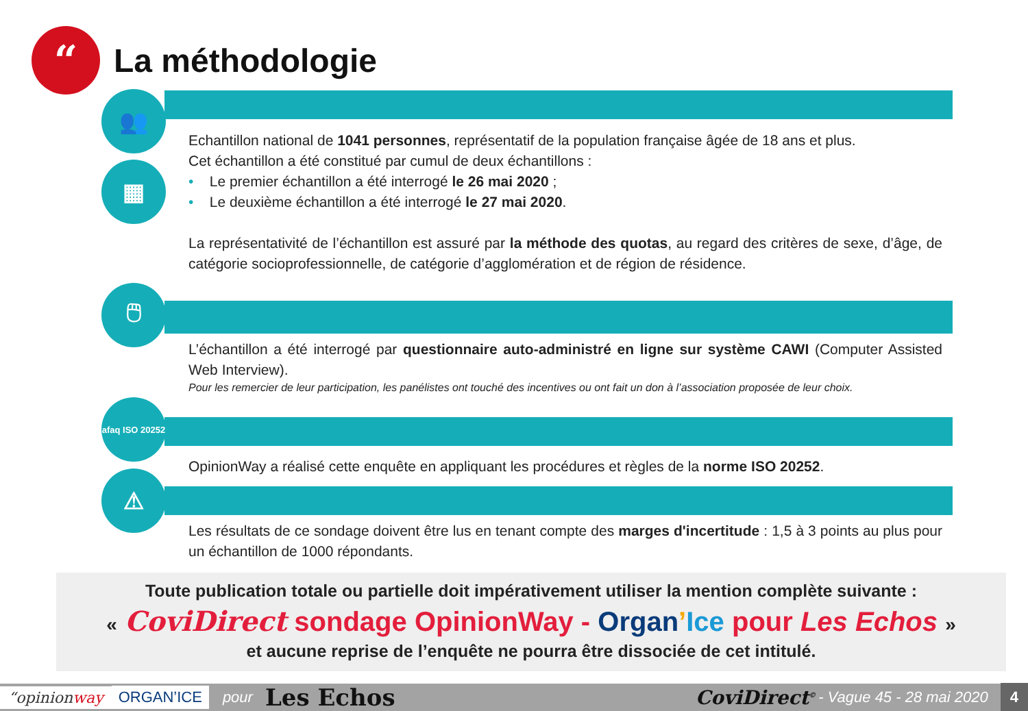“
La méthodologie
👥
▦
Echantillon national de 1041 personnes, représentatif de la population française âgée de 18 ans et plus.
Cet échantillon a été constitué par cumul de deux échantillons :
• Le premier échantillon a été interrogé le 26 mai 2020 ;
• Le deuxième échantillon a été interrogé le 27 mai 2020.
La représentativité de l’échantillon est assuré par la méthode des quotas, au regard des critères de sexe, d’âge, de catégorie socioprofessionnelle, de catégorie d’agglomération et de région de résidence.
🖱
L’échantillon a été interrogé par questionnaire auto-administré en ligne sur système CAWI (Computer Assisted Web Interview).
Pour les remercier de leur participation, les panélistes ont touché des incentives ou ont fait un don à l’association proposée de leur choix.
afaq ISO 20252
OpinionWay a réalisé cette enquête en appliquant les procédures et règles de la norme ISO 20252.
⚠
Les résultats de ce sondage doivent être lus en tenant compte des marges d'incertitude : 1,5 à 3 points au plus pour un échantillon de 1000 répondants.
Toute publication totale ou partielle doit impérativement utiliser la mention complète suivante :
« CoviDirect sondage OpinionWay - Organ’Ice pour Les Echos »
et aucune reprise de l’enquête ne pourra être dissociée de cet intitulé.
“opinionway ORGAN’ICE pour Les Echos CoviDirect<sup>©</sup> - Vague 45 - 28 mai 2020 4